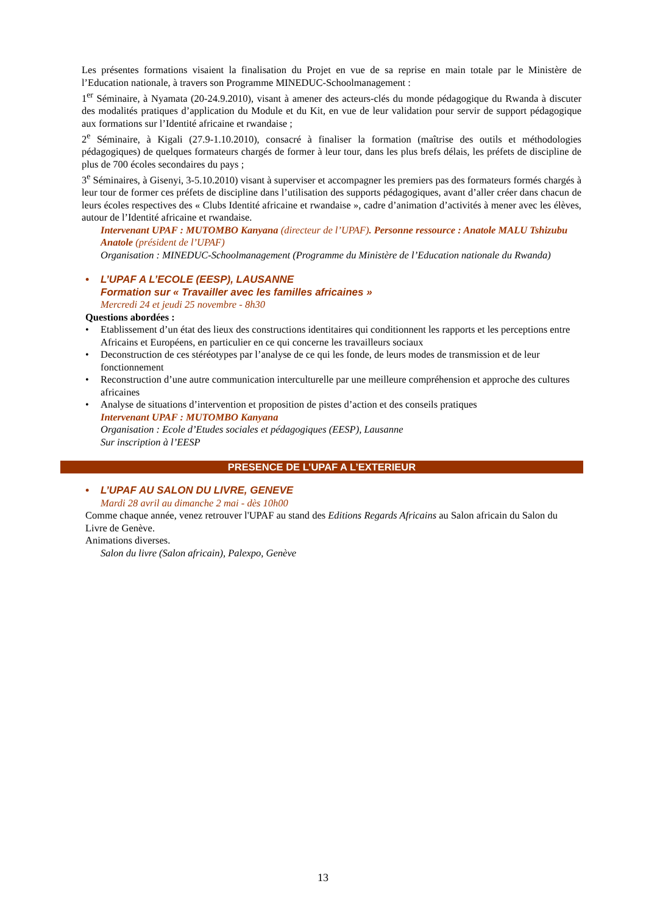Les présentes formations visaient la finalisation du Projet en vue de sa reprise en main totale par le Ministère de l’Education nationale, à travers son Programme MINEDUC-Schoolmanagement :
1<sup>er</sup> Séminaire, à Nyamata (20-24.9.2010), visant à amener des acteurs-clés du monde pédagogique du Rwanda à discuter des modalités pratiques d’application du Module et du Kit, en vue de leur validation pour servir de support pédagogique aux formations sur l’Identité africaine et rwandaise ;
2<sup>e</sup> Séminaire, à Kigali (27.9-1.10.2010), consacré à finaliser la formation (maîtrise des outils et méthodologies pédagogiques) de quelques formateurs chargés de former à leur tour, dans les plus brefs délais, les préfets de discipline de plus de 700 écoles secondaires du pays ;
3<sup>e</sup> Séminaires, à Gisenyi, 3-5.10.2010) visant à superviser et accompagner les premiers pas des formateurs formés chargés à leur tour de former ces préfets de discipline dans l’utilisation des supports pédagogiques, avant d’aller créer dans chacun de leurs écoles respectives des « Clubs Identité africaine et rwandaise », cadre d’animation d’activités à mener avec les élèves, autour de l’Identité africaine et rwandaise.
Intervenant UPAF : MUTOMBO Kanyana (directeur de l’UPAF). Personne ressource : Anatole MALU Tshizubu Anatole (président de l’UPAF)
Organisation : MINEDUC-Schoolmanagement (Programme du Ministère de l’Education nationale du Rwanda)
• L’UPAF A L’ECOLE (EESP), LAUSANNE
Formation sur « Travailler avec les familles africaines »
Mercredi 24 et jeudi 25 novembre - 8h30
Questions abordées :
• Etablissement d’un état des lieux des constructions identitaires qui conditionnent les rapports et les perceptions entre Africains et Européens, en particulier en ce qui concerne les travailleurs sociaux
• Deconstruction de ces stéréotypes par l’analyse de ce qui les fonde, de leurs modes de transmission et de leur fonctionnement
• Reconstruction d’une autre communication interculturelle par une meilleure compréhension et approche des cultures africaines
• Analyse de situations d’intervention et proposition de pistes d’action et des conseils pratiques
Intervenant UPAF : MUTOMBO Kanyana
Organisation : Ecole d’Etudes sociales et pédagogiques (EESP), Lausanne
Sur inscription à l’EESP
PRESENCE DE L’UPAF A L’EXTERIEUR
• L’UPAF AU SALON DU LIVRE, GENEVE
Mardi 28 avril au dimanche 2 mai - dès 10h00
Comme chaque année, venez retrouver l'UPAF au stand des Editions Regards Africains au Salon africain du Salon du Livre de Genève.
Animations diverses.
Salon du livre (Salon africain), Palexpo, Genève
13